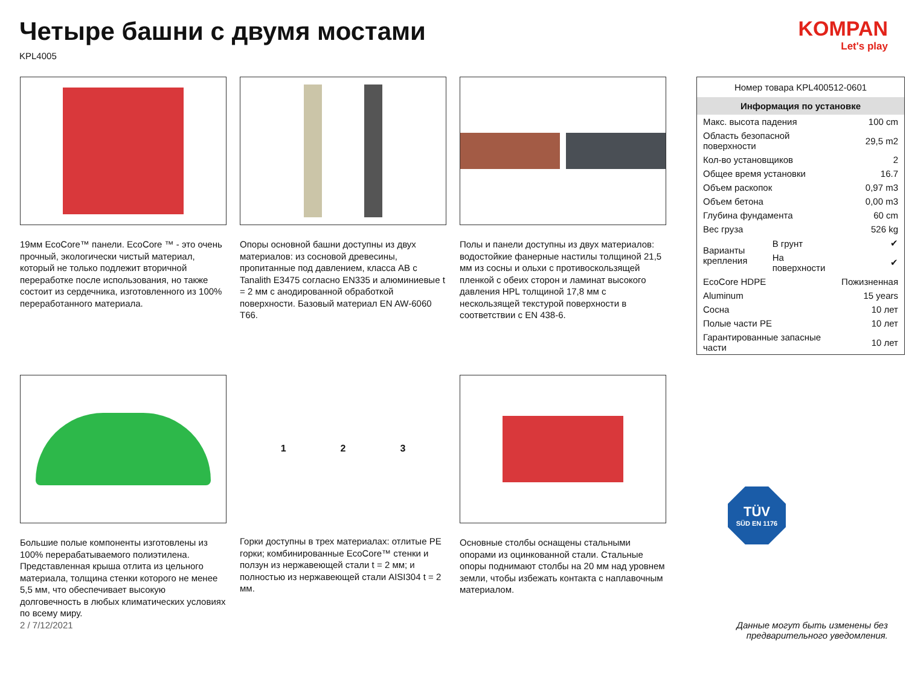Четыре башни с двумя мостами
KPL4005
KOMPAN
Let's play
19мм EcoCore™ панели. EcoCore ™ - это очень прочный, экологически чистый материал, который не только подлежит вторичной переработке после использования, но также состоит из сердечника, изготовленного из 100% переработанного материала.
Опоры основной башни доступны из двух материалов: из сосновой древесины, пропитанные под давлением, класса AB с Tanalith E3475 согласно EN335 и алюминиевые t = 2 мм с анодированной обработкой поверхности. Базовый материал EN AW-6060 T66.
Полы и панели доступны из двух материалов: водостойкие фанерные настилы толщиной 21,5 мм из сосны и ольхи с противоскользящей пленкой с обеих сторон и ламинат высокого давления HPL толщиной 17,8 мм с нескользящей текстурой поверхности в соответствии с EN 438-6.
Большие полые компоненты изготовлены из 100% перерабатываемого полиэтилена. Представленная крыша отлита из цельного материала, толщина стенки которого не менее 5,5 мм, что обеспечивает высокую долговечность в любых климатических условиях по всему миру.
1 2 3
Горки доступны в трех материалах: отлитые PE горки; комбинированные EcoCore™ стенки и ползун из нержавеющей стали t = 2 мм; и полностью из нержавеющей стали AISI304 t = 2 мм.
Основные столбы оснащены стальными опорами из оцинкованной стали. Стальные опоры поднимают столбы на 20 мм над уровнем земли, чтобы избежать контакта с наплавочным материалом.
| Номер товара KPL400512-0601 | | |
| Информация по установке | | |
| Макс. высота падения | | 100 cm |
| Область безопасной поверхности | | 29,5 m2 |
| Кол-во установщиков | | 2 |
| Общее время установки | | 16.7 |
| Объем раскопок | | 0,97 m3 |
| Объем бетона | | 0,00 m3 |
| Глубина фундамента | | 60 cm |
| Вес груза | | 526 kg |
| Варианты крепления | В грунт | ✔ |
| | На поверхности | ✔ |
| EcoCore HDPE | | Пожизненная |
| Aluminum | | 15 years |
| Сосна | | 10 лет |
| Полые части PE | | 10 лет |
| Гарантированные запасные части | | 10 лет |
TÜV
SÜD EN 1176
2 / 7/12/2021 Данные могут быть изменены без
предварительного уведомления.